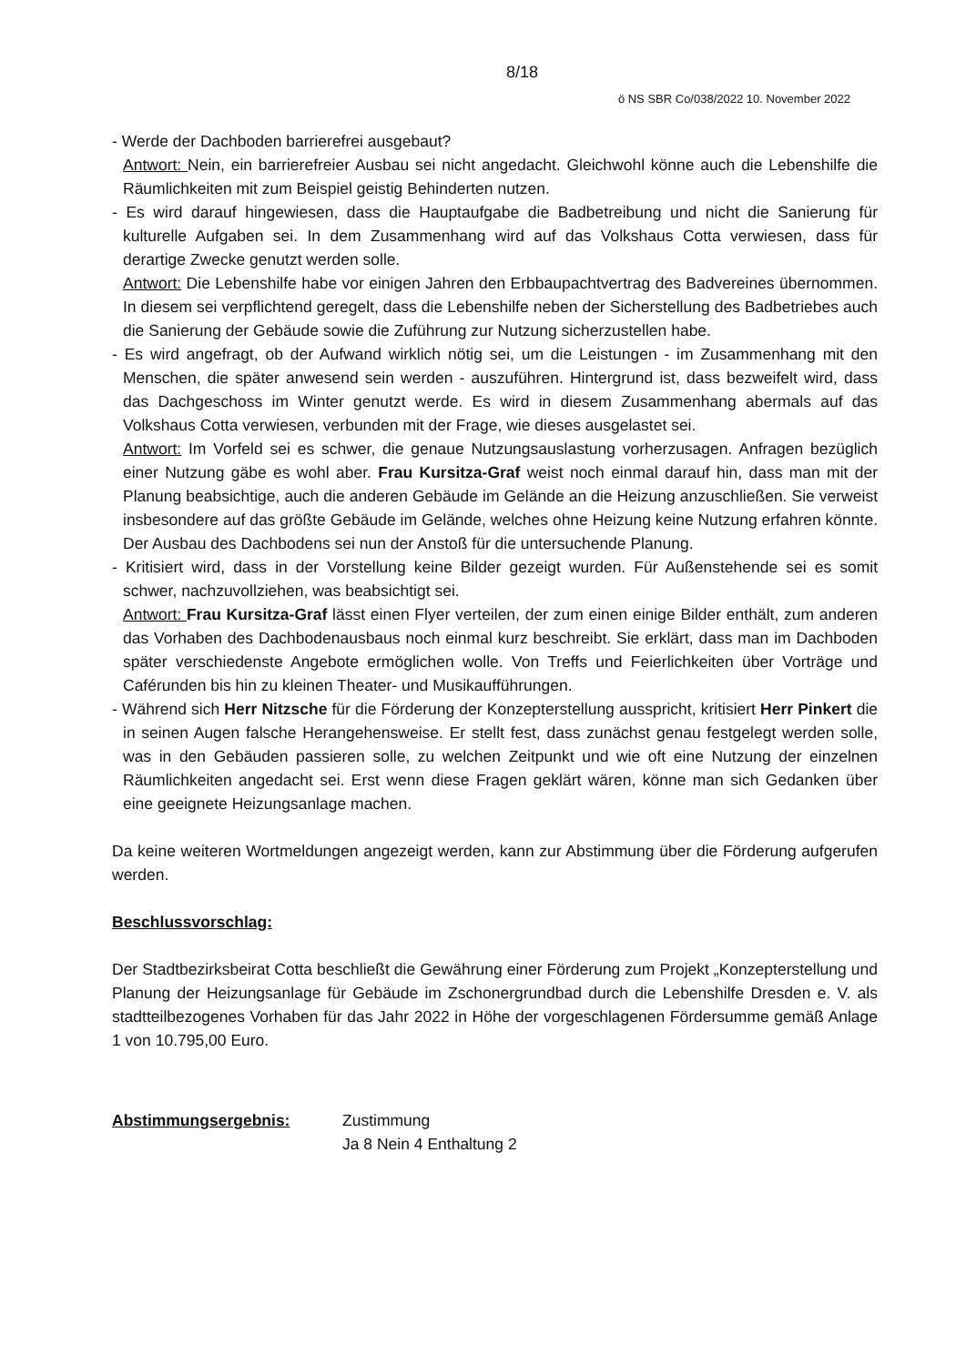8/18
ö NS SBR Co/038/2022 10. November 2022
- Werde der Dachboden barrierefrei ausgebaut?
Antwort: Nein, ein barrierefreier Ausbau sei nicht angedacht. Gleichwohl könne auch die Lebenshilfe die Räumlichkeiten mit zum Beispiel geistig Behinderten nutzen.
- Es wird darauf hingewiesen, dass die Hauptaufgabe die Badbetreibung und nicht die Sanierung für kulturelle Aufgaben sei. In dem Zusammenhang wird auf das Volkshaus Cotta verwiesen, dass für derartige Zwecke genutzt werden solle.
Antwort: Die Lebenshilfe habe vor einigen Jahren den Erbbaupachtvertrag des Badvereines übernommen. In diesem sei verpflichtend geregelt, dass die Lebenshilfe neben der Sicherstellung des Badbetriebes auch die Sanierung der Gebäude sowie die Zuführung zur Nutzung sicherzustellen habe.
- Es wird angefragt, ob der Aufwand wirklich nötig sei, um die Leistungen - im Zusammenhang mit den Menschen, die später anwesend sein werden - auszuführen. Hintergrund ist, dass bezweifelt wird, dass das Dachgeschoss im Winter genutzt werde. Es wird in diesem Zusammenhang abermals auf das Volkshaus Cotta verwiesen, verbunden mit der Frage, wie dieses ausgelastet sei.
Antwort: Im Vorfeld sei es schwer, die genaue Nutzungsauslastung vorherzusagen. Anfragen bezüglich einer Nutzung gäbe es wohl aber. Frau Kursitza-Graf weist noch einmal darauf hin, dass man mit der Planung beabsichtige, auch die anderen Gebäude im Gelände an die Heizung anzuschließen. Sie verweist insbesondere auf das größte Gebäude im Gelände, welches ohne Heizung keine Nutzung erfahren könnte. Der Ausbau des Dachbodens sei nun der Anstoß für die untersuchende Planung.
- Kritisiert wird, dass in der Vorstellung keine Bilder gezeigt wurden. Für Außenstehende sei es somit schwer, nachzuvollziehen, was beabsichtigt sei.
Antwort: Frau Kursitza-Graf lässt einen Flyer verteilen, der zum einen einige Bilder enthält, zum anderen das Vorhaben des Dachbodenausbaus noch einmal kurz beschreibt. Sie erklärt, dass man im Dachboden später verschiedenste Angebote ermöglichen wolle. Von Treffs und Feierlichkeiten über Vorträge und Caférunden bis hin zu kleinen Theater- und Musikaufführungen.
- Während sich Herr Nitzsche für die Förderung der Konzepterstellung ausspricht, kritisiert Herr Pinkert die in seinen Augen falsche Herangehensweise. Er stellt fest, dass zunächst genau festgelegt werden solle, was in den Gebäuden passieren solle, zu welchen Zeitpunkt und wie oft eine Nutzung der einzelnen Räumlichkeiten angedacht sei. Erst wenn diese Fragen geklärt wären, könne man sich Gedanken über eine geeignete Heizungsanlage machen.
Da keine weiteren Wortmeldungen angezeigt werden, kann zur Abstimmung über die Förderung aufgerufen werden.
Beschlussvorschlag:
Der Stadtbezirksbeirat Cotta beschließt die Gewährung einer Förderung zum Projekt „Konzepterstellung und Planung der Heizungsanlage für Gebäude im Zschonergrundbad durch die Lebenshilfe Dresden e. V. als stadtteilbezogenes Vorhaben für das Jahr 2022 in Höhe der vorgeschlagenen Fördersumme gemäß Anlage 1 von 10.795,00 Euro.
Abstimmungsergebnis: Zustimmung
Ja 8 Nein 4 Enthaltung 2